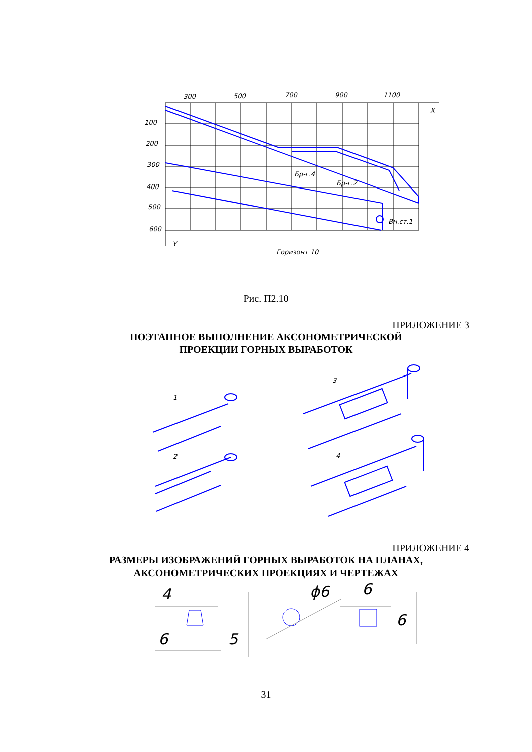300
500
700
900
1100
X
100
200
300
400
500
600
Y
Бр-г.4
Бр-г.2
Вн.ст.1
Горизонт 10
Рис. П2.10
ПРИЛОЖЕНИЕ 3
ПОЭТАПНОЕ ВЫПОЛНЕНИЕ АКСОНОМЕТРИЧЕСКОЙ
ПРОЕКЦИИ ГОРНЫХ ВЫРАБОТОК
1
2
3
4
ПРИЛОЖЕНИЕ 4
РАЗМЕРЫ ИЗОБРАЖЕНИЙ ГОРНЫХ ВЫРАБОТОК НА ПЛАНАХ,
АКСОНОМЕТРИЧЕСКИХ ПРОЕКЦИЯХ И ЧЕРТЕЖАХ
4
6
5
ϕ6
6
6
31